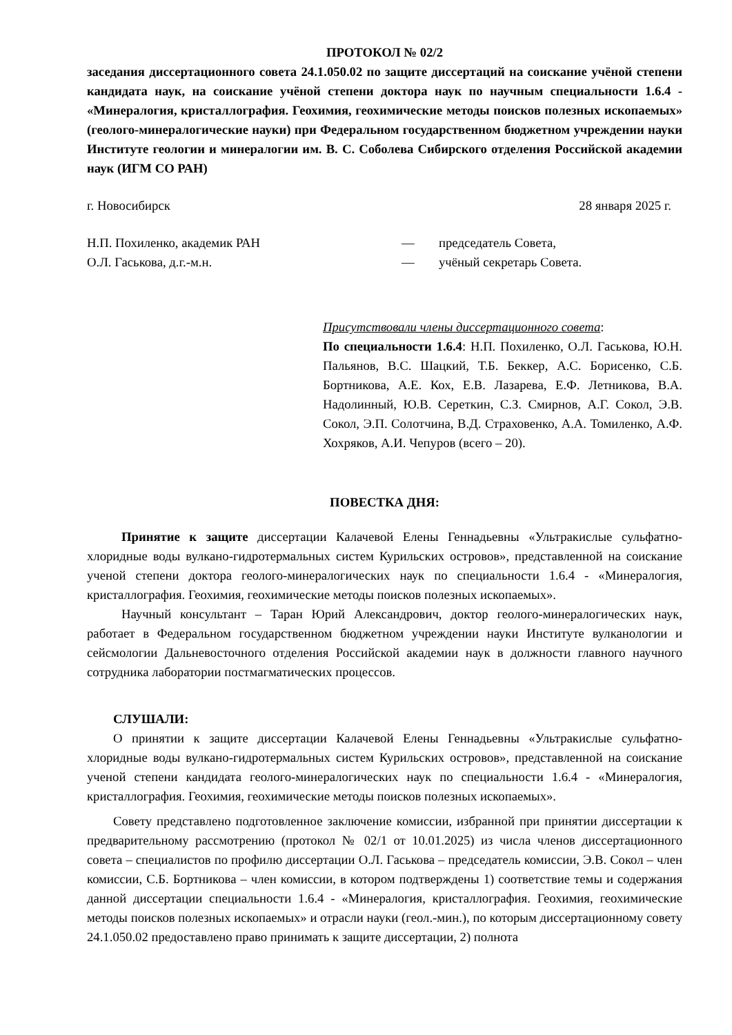ПРОТОКОЛ № 02/2
заседания диссертационного совета 24.1.050.02 по защите диссертаций на соискание учёной степени кандидата наук, на соискание учёной степени доктора наук по научным специальности 1.6.4 - «Минералогия, кристаллография. Геохимия, геохимические методы поисков полезных ископаемых» (геолого-минералогические науки) при Федеральном государственном бюджетном учреждении науки Институте геологии и минералогии им. В. С. Соболева Сибирского отделения Российской академии наук (ИГМ СО РАН)
г. Новосибирск 28 января 2025 г.
Н.П. Похиленко, академик РАН — председатель Совета,
О.Л. Гаськова, д.г.-м.н. — учёный секретарь Совета.
Присутствовали члены диссертационного совета:
По специальности 1.6.4: Н.П. Похиленко, О.Л. Гаськова, Ю.Н. Пальянов, В.С. Шацкий, Т.Б. Беккер, А.С. Борисенко, С.Б. Бортникова, А.Е. Кох, Е.В. Лазарева, Е.Ф. Летникова, В.А. Надолинный, Ю.В. Сереткин, С.З. Смирнов, А.Г. Сокол, Э.В. Сокол, Э.П. Солотчина, В.Д. Страховенко, А.А. Томиленко, А.Ф. Хохряков, А.И. Чепуров (всего – 20).
ПОВЕСТКА ДНЯ:
Принятие к защите диссертации Калачевой Елены Геннадьевны «Ультракислые сульфатно-хлоридные воды вулкано-гидротермальных систем Курильских островов», представленной на соискание ученой степени доктора геолого-минералогических наук по специальности 1.6.4 - «Минералогия, кристаллография. Геохимия, геохимические методы поисков полезных ископаемых».
Научный консультант – Таран Юрий Александрович, доктор геолого-минералогических наук, работает в Федеральном государственном бюджетном учреждении науки Институте вулканологии и сейсмологии Дальневосточного отделения Российской академии наук в должности главного научного сотрудника лаборатории постмагматических процессов.
СЛУШАЛИ:
О принятии к защите диссертации Калачевой Елены Геннадьевны «Ультракислые сульфатно-хлоридные воды вулкано-гидротермальных систем Курильских островов», представленной на соискание ученой степени кандидата геолого-минералогических наук по специальности 1.6.4 - «Минералогия, кристаллография. Геохимия, геохимические методы поисков полезных ископаемых».
Совету представлено подготовленное заключение комиссии, избранной при принятии диссертации к предварительному рассмотрению (протокол № 02/1 от 10.01.2025) из числа членов диссертационного совета – специалистов по профилю диссертации О.Л. Гаськова – председатель комиссии, Э.В. Сокол – член комиссии, С.Б. Бортникова – член комиссии, в котором подтверждены 1) соответствие темы и содержания данной диссертации специальности 1.6.4 - «Минералогия, кристаллография. Геохимия, геохимические методы поисков полезных ископаемых» и отрасли науки (геол.-мин.), по которым диссертационному совету 24.1.050.02 предоставлено право принимать к защите диссертации, 2) полнота